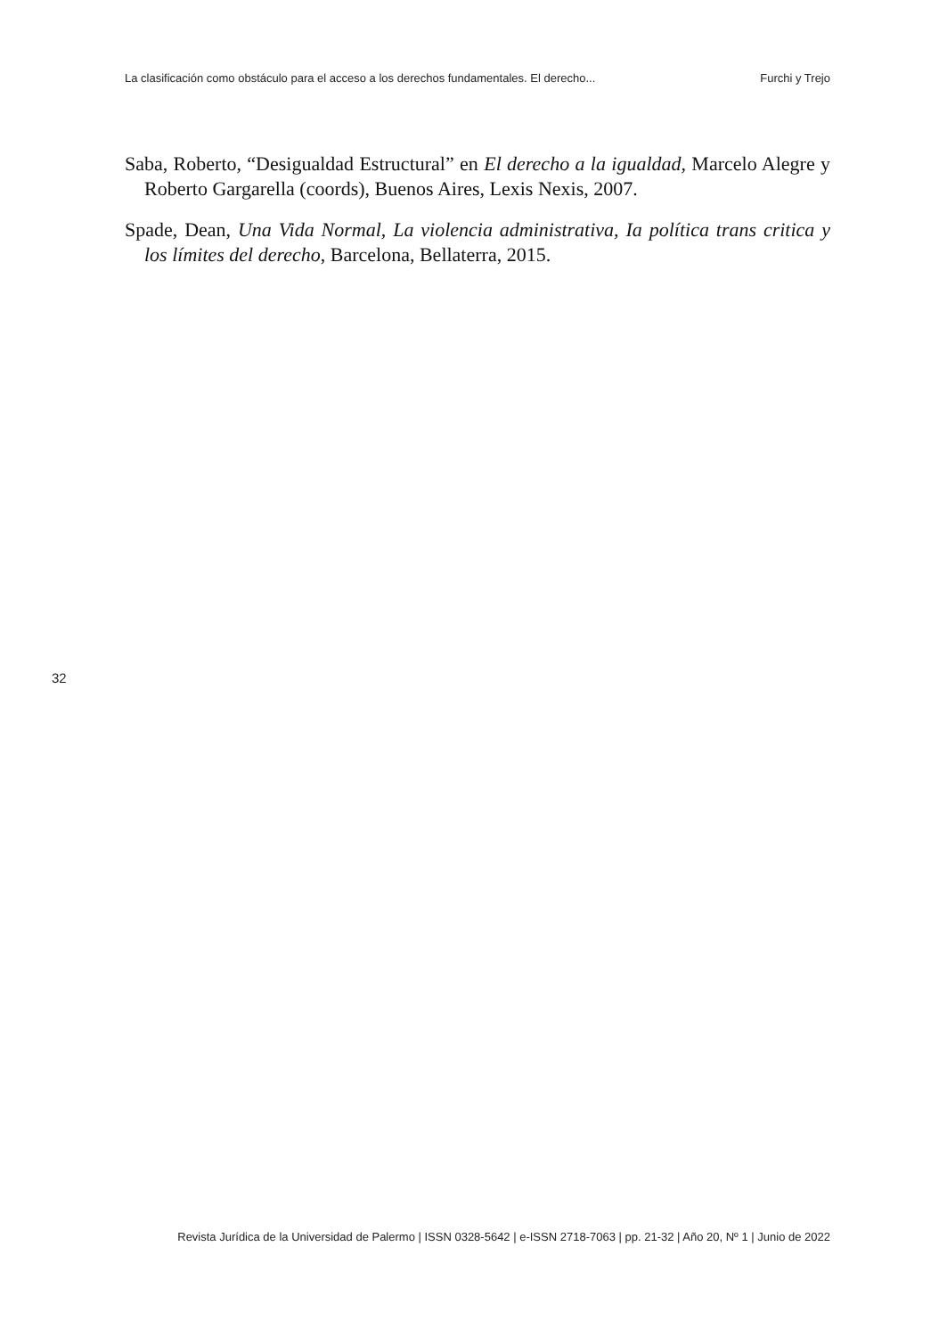La clasificación como obstáculo para el acceso a los derechos fundamentales. El derecho... Furchi y Trejo
Saba, Roberto, “Desigualdad Estructural” en El derecho a la igualdad, Marcelo Alegre y Roberto Gargarella (coords), Buenos Aires, Lexis Nexis, 2007.
Spade, Dean, Una Vida Normal, La violencia administrativa, Ia política trans critica y los límites del derecho, Barcelona, Bellaterra, 2015.
32
Revista Jurídica de la Universidad de Palermo | ISSN 0328-5642 | e-ISSN 2718-7063 | pp. 21-32 | Año 20, Nº 1 | Junio de 2022